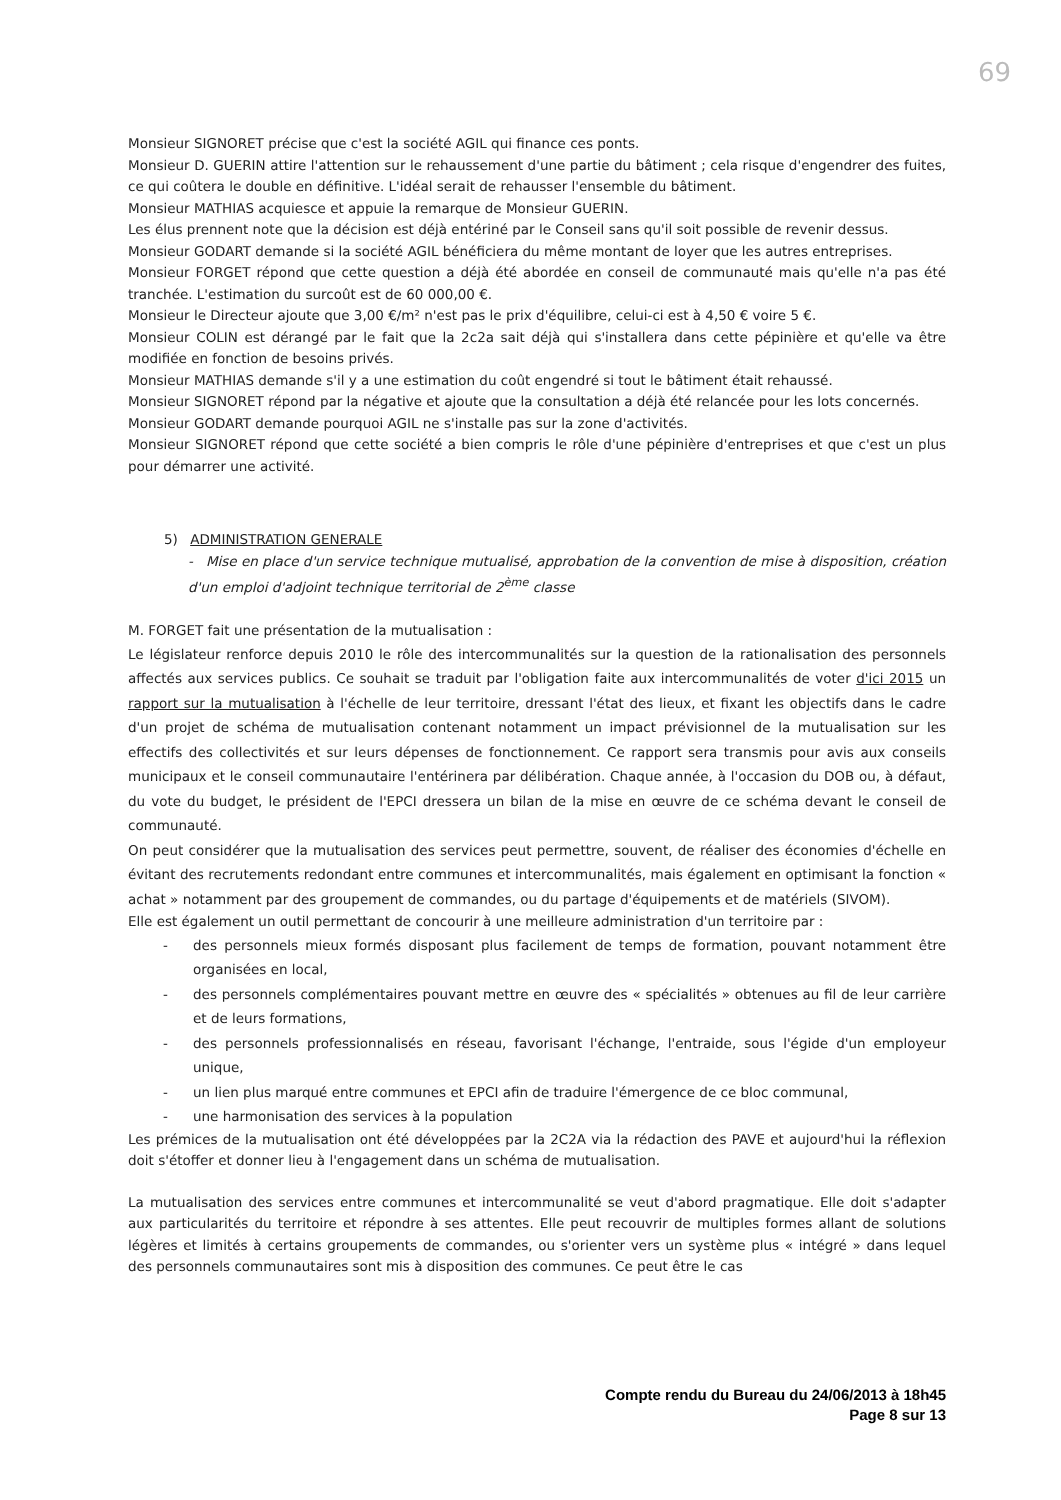69
Monsieur SIGNORET précise que c'est la société AGIL qui finance ces ponts.
Monsieur D. GUERIN attire l'attention sur le rehaussement d'une partie du bâtiment ; cela risque d'engendrer des fuites, ce qui coûtera le double en définitive. L'idéal serait de rehausser l'ensemble du bâtiment.
Monsieur MATHIAS acquiesce et appuie la remarque de Monsieur GUERIN.
Les élus prennent note que la décision est déjà entériné par le Conseil sans qu'il soit possible de revenir dessus.
Monsieur GODART demande si la société AGIL bénéficiera du même montant de loyer que les autres entreprises.
Monsieur FORGET répond que cette question a déjà été abordée en conseil de communauté mais qu'elle n'a pas été tranchée. L'estimation du surcoût est de 60 000,00 €.
Monsieur le Directeur ajoute que 3,00 €/m² n'est pas le prix d'équilibre, celui-ci est à 4,50 € voire 5 €.
Monsieur COLIN est dérangé par le fait que la 2c2a sait déjà qui s'installera dans cette pépinière et qu'elle va être modifiée en fonction de besoins privés.
Monsieur MATHIAS demande s'il y a une estimation du coût engendré si tout le bâtiment était rehaussé.
Monsieur SIGNORET répond par la négative et ajoute que la consultation a déjà été relancée pour les lots concernés.
Monsieur GODART demande pourquoi AGIL ne s'installe pas sur la zone d'activités.
Monsieur SIGNORET répond que cette société a bien compris le rôle d'une pépinière d'entreprises et que c'est un plus pour démarrer une activité.
5) ADMINISTRATION GENERALE
- Mise en place d'un service technique mutualisé, approbation de la convention de mise à disposition, création d'un emploi d'adjoint technique territorial de 2<sup>ème</sup> classe
M. FORGET fait une présentation de la mutualisation :
Le législateur renforce depuis 2010 le rôle des intercommunalités sur la question de la rationalisation des personnels affectés aux services publics. Ce souhait se traduit par l'obligation faite aux intercommunalités de voter d'ici 2015 un rapport sur la mutualisation à l'échelle de leur territoire, dressant l'état des lieux, et fixant les objectifs dans le cadre d'un projet de schéma de mutualisation contenant notamment un impact prévisionnel de la mutualisation sur les effectifs des collectivités et sur leurs dépenses de fonctionnement. Ce rapport sera transmis pour avis aux conseils municipaux et le conseil communautaire l'entérinera par délibération. Chaque année, à l'occasion du DOB ou, à défaut, du vote du budget, le président de l'EPCI dressera un bilan de la mise en œuvre de ce schéma devant le conseil de communauté.
On peut considérer que la mutualisation des services peut permettre, souvent, de réaliser des économies d'échelle en évitant des recrutements redondant entre communes et intercommunalités, mais également en optimisant la fonction « achat » notamment par des groupement de commandes, ou du partage d'équipements et de matériels (SIVOM).
Elle est également un outil permettant de concourir à une meilleure administration d'un territoire par :
- des personnels mieux formés disposant plus facilement de temps de formation, pouvant notamment être organisées en local,
- des personnels complémentaires pouvant mettre en œuvre des « spécialités » obtenues au fil de leur carrière et de leurs formations,
- des personnels professionnalisés en réseau, favorisant l'échange, l'entraide, sous l'égide d'un employeur unique,
- un lien plus marqué entre communes et EPCI afin de traduire l'émergence de ce bloc communal,
- une harmonisation des services à la population
Les prémices de la mutualisation ont été développées par la 2C2A via la rédaction des PAVE et aujourd'hui la réflexion doit s'étoffer et donner lieu à l'engagement dans un schéma de mutualisation.
La mutualisation des services entre communes et intercommunalité se veut d'abord pragmatique. Elle doit s'adapter aux particularités du territoire et répondre à ses attentes. Elle peut recouvrir de multiples formes allant de solutions légères et limités à certains groupements de commandes, ou s'orienter vers un système plus « intégré » dans lequel des personnels communautaires sont mis à disposition des communes. Ce peut être le cas
Compte rendu du Bureau du 24/06/2013 à 18h45
Page 8 sur 13